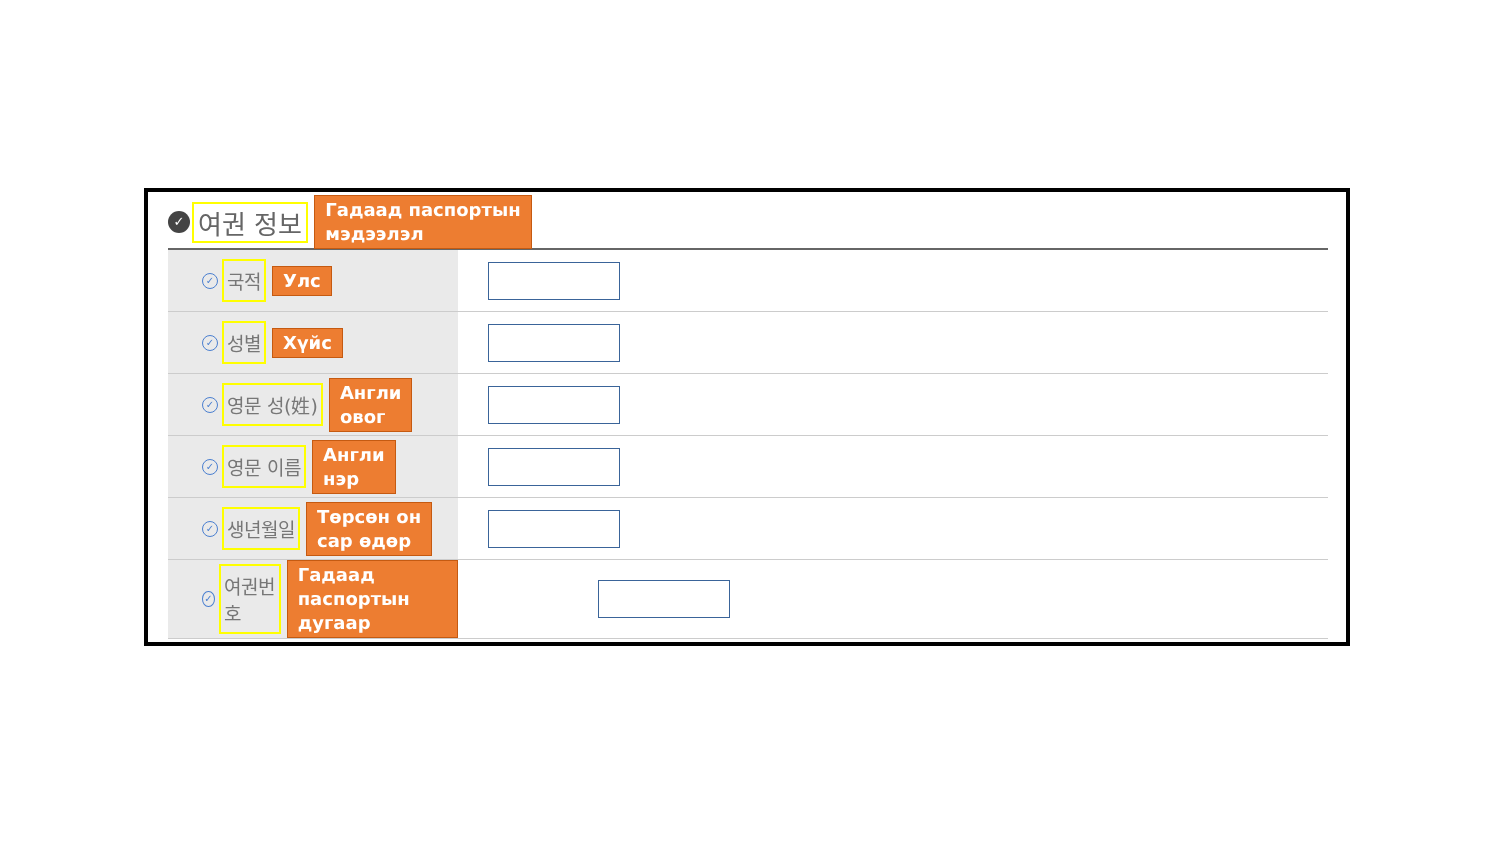✓ 여권 정보 Гадаад паспортын
мэдээлэл
| ✓ 국적 Улс | |
| ✓ 성별 Хүйс | |
| ✓ 영문 성(姓) Англи овог | |
| ✓ 영문 이름 Англи нэр | |
| ✓ 생년월일 Төрсөн он сар өдөр | |
| ✓ 여권번호 Гадаад паспортын дугаар | |